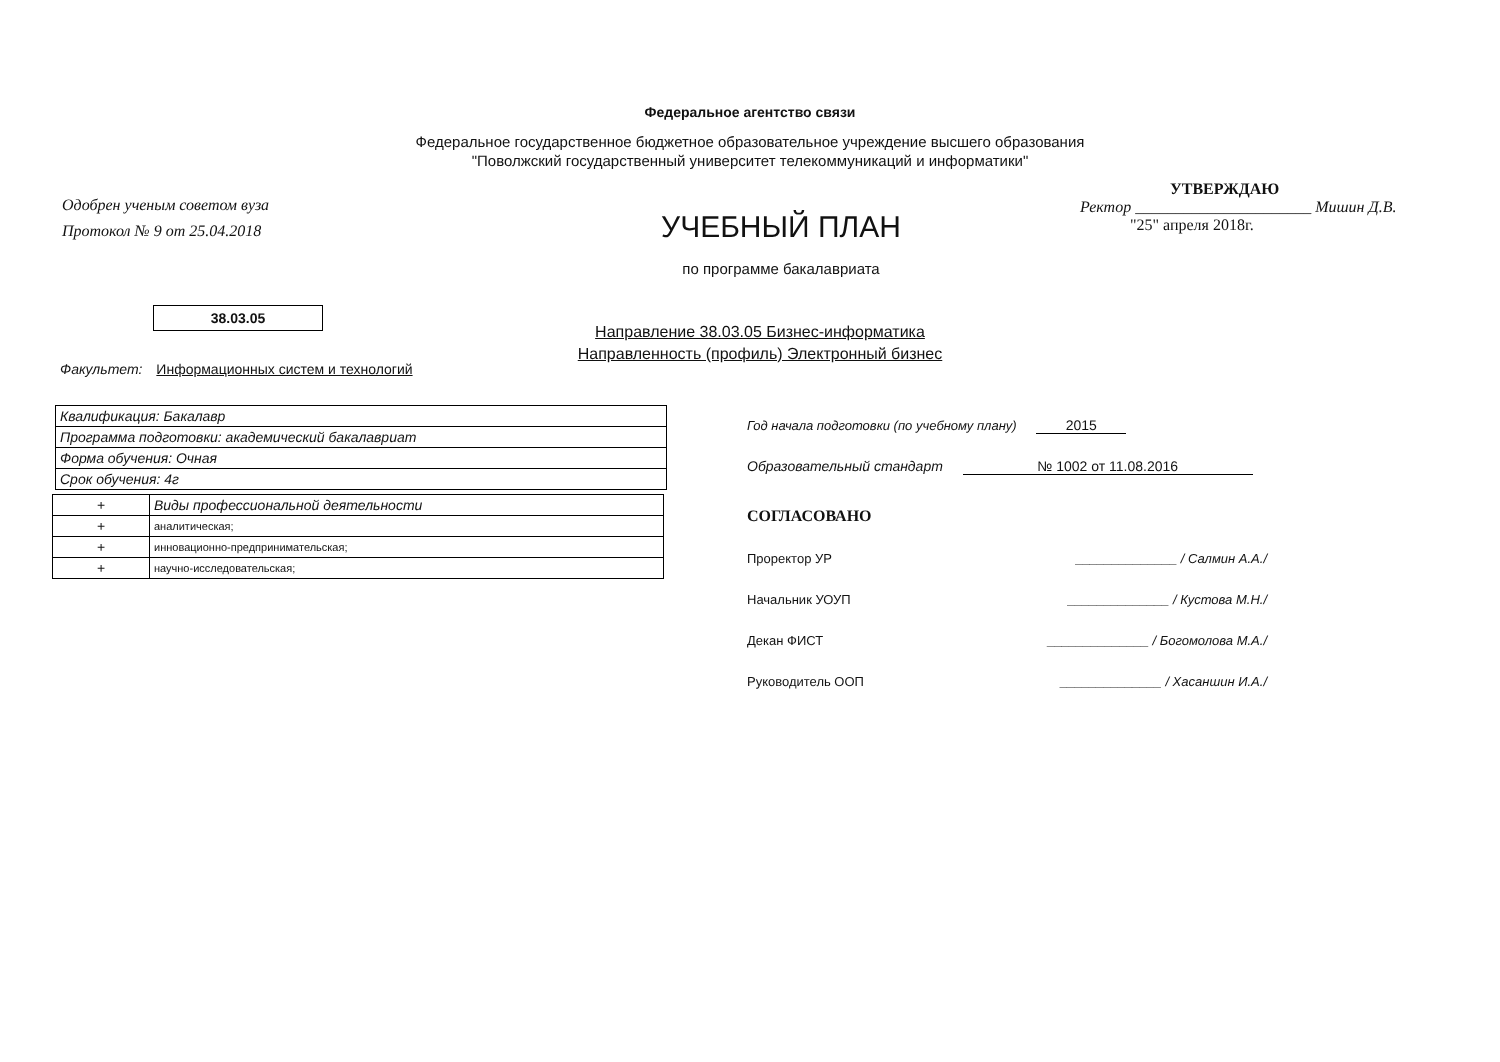Федеральное агентство связи
Федеральное государственное бюджетное образовательное учреждение высшего образования
"Поволжский государственный университет телекоммуникаций и информатики"
Одобрен ученым советом вуза
Протокол № 9 от 25.04.2018
УЧЕБНЫЙ ПЛАН
по программе бакалавриата
УТВЕРЖДАЮ
Ректор ______________________ Мишин Д.В.
"25" апреля 2018г.
38.03.05
Направление 38.03.05 Бизнес-информатика
Направленность (профиль) Электронный бизнес
Факультет: Информационных систем и технологий
| Квалификация: Бакалавр |
| Программа подготовки: академический бакалавриат |
| Форма обучения: Очная |
| Срок обучения: 4г |
| + | Виды профессиональной деятельности |
| + | аналитическая; |
| + | инновационно-предпринимательская; |
| + | научно-исследовательская; |
Год начала подготовки (по учебному плану) 2015
Образовательный стандарт № 1002 от 11.08.2016
СОГЛАСОВАНО
Проректор УР ______________ / Салмин А.А./
Начальник УОУП ______________ / Кустова М.Н./
Декан ФИСТ ______________ / Богомолова М.А./
Руководитель ООП ______________ / Хасаншин И.А./